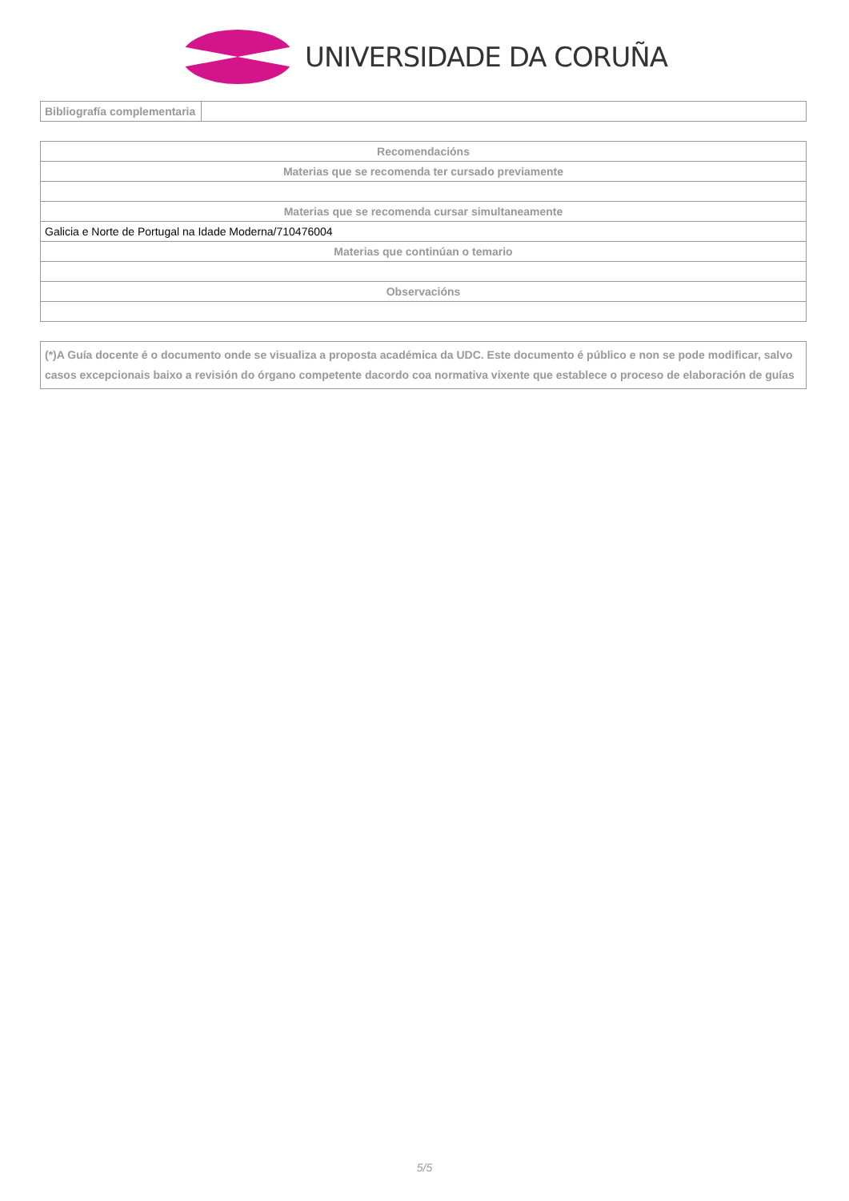UNIVERSIDADE DA CORUÑA
| Bibliografía complementaria | |
| Recomendacións |
| Materias que se recomenda ter cursado previamente |
| Materias que se recomenda cursar simultaneamente |
| Galicia e Norte de Portugal na Idade Moderna/710476004 |
| Materias que continúan o temario |
| Observacións |
(*)A Guía docente é o documento onde se visualiza a proposta académica da UDC. Este documento é público e non se pode modificar, salvo casos excepcionais baixo a revisión do órgano competente dacordo coa normativa vixente que establece o proceso de elaboración de guías
5/5